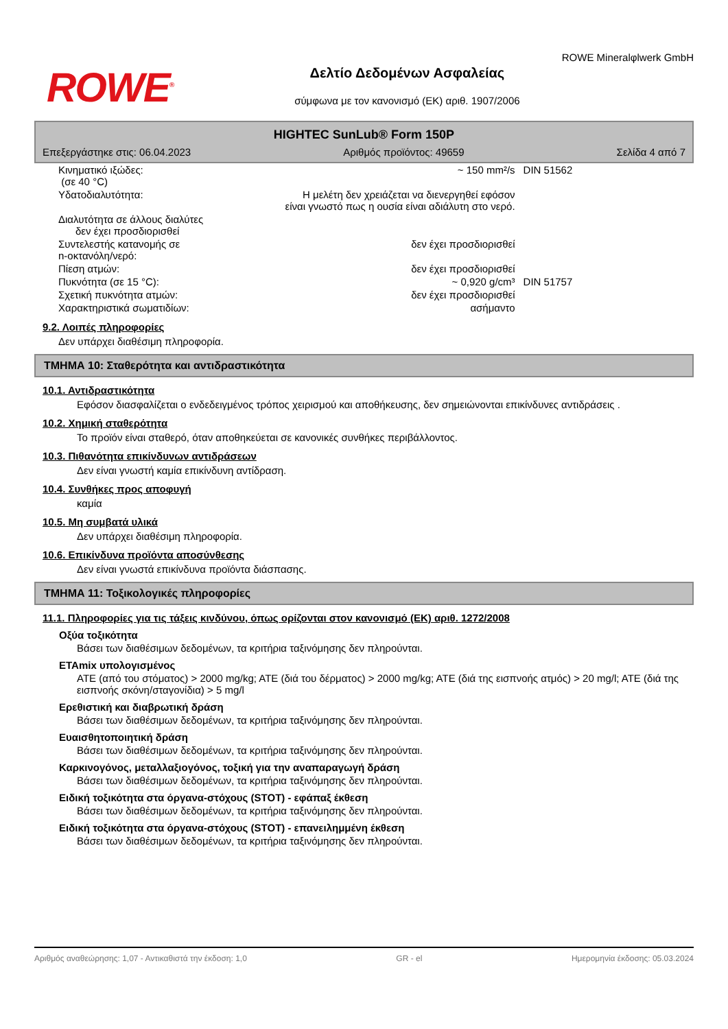ROWE<sup>®</sup>
Δελτίο Δεδομένων Ασφαλείας
σύμφωνα με τον κανονισμό (ΕΚ) αριθ. 1907/2006
ROWE Mineralφlwerk GmbH
HIGHTEC SunLub® Form 150P
Επεξεργάστηκε στις: 06.04.2023 Αριθμός προϊόντος: 49659 Σελίδα 4 από 7
| Κινηματικό ιξώδες: (σε 40 °C) | ~ 150 mm²/s | DIN 51562 |
| Υδατοδιαλυτότητα: | Η μελέτη δεν χρειάζεται να διενεργηθεί εφόσον είναι γνωστό πως η ουσία είναι αδιάλυτη στο νερό. | |
| Διαλυτότητα σε άλλους διαλύτες δεν έχει προσδιορισθεί | | |
| Συντελεστής κατανομής σε n-οκτανόλη/νερό: | δεν έχει προσδιορισθεί | |
| Πίεση ατμών: | δεν έχει προσδιορισθεί | |
| Πυκνότητα (σε 15 °C): | ~ 0,920 g/cm³ | DIN 51757 |
| Σχετική πυκνότητα ατμών: | δεν έχει προσδιορισθεί | |
| Χαρακτηριστικά σωματιδίων: | ασήμαντο | |
9.2. Λοιπές πληροφορίες
Δεν υπάρχει διαθέσιμη πληροφορία.
ΤΜΗΜΑ 10: Σταθερότητα και αντιδραστικότητα
10.1. Αντιδραστικότητα
Εφόσον διασφαλίζεται ο ενδεδειγμένος τρόπος χειρισμού και αποθήκευσης, δεν σημειώνονται επικίνδυνες αντιδράσεις .
10.2. Χημική σταθερότητα
Το προϊόν είναι σταθερό, όταν αποθηκεύεται σε κανονικές συνθήκες περιβάλλοντος.
10.3. Πιθανότητα επικίνδυνων αντιδράσεων
Δεν είναι γνωστή καμία επικίνδυνη αντίδραση.
10.4. Συνθήκες προς αποφυγή
καμία
10.5. Μη συμβατά υλικά
Δεν υπάρχει διαθέσιμη πληροφορία.
10.6. Επικίνδυνα προϊόντα αποσύνθεσης
Δεν είναι γνωστά επικίνδυνα προϊόντα διάσπασης.
ΤΜΗΜΑ 11: Τοξικολογικές πληροφορίες
11.1. Πληροφορίες για τις τάξεις κινδύνου, όπως ορίζονται στον κανονισμό (ΕΚ) αριθ. 1272/2008
Οξύα τοξικότητα
Βάσει των διαθέσιμων δεδομένων, τα κριτήρια ταξινόμησης δεν πληρούνται.
ΕΤΑmix υπολογισμένος
ATE (από του στόματος) > 2000 mg/kg; ATE (διά του δέρματος) > 2000 mg/kg; ATE (διά της εισπνοής ατμός) > 20 mg/l; ATE (διά της εισπνοής σκόνη/σταγονίδια) > 5 mg/l
Ερεθιστική και διαβρωτική δράση
Βάσει των διαθέσιμων δεδομένων, τα κριτήρια ταξινόμησης δεν πληρούνται.
Ευαισθητοποιητική δράση
Βάσει των διαθέσιμων δεδομένων, τα κριτήρια ταξινόμησης δεν πληρούνται.
Καρκινογόνος, μεταλλαξιογόνος, τοξική για την αναπαραγωγή δράση
Βάσει των διαθέσιμων δεδομένων, τα κριτήρια ταξινόμησης δεν πληρούνται.
Ειδική τοξικότητα στα όργανα-στόχους (STOT) - εφάπαξ έκθεση
Βάσει των διαθέσιμων δεδομένων, τα κριτήρια ταξινόμησης δεν πληρούνται.
Ειδική τοξικότητα στα όργανα-στόχους (STOT) - επανειλημμένη έκθεση
Βάσει των διαθέσιμων δεδομένων, τα κριτήρια ταξινόμησης δεν πληρούνται.
Αριθμός αναθεώρησης: 1,07 - Αντικαθιστά την έκδοση: 1,0 GR - el Ημερομηνία έκδοσης: 05.03.2024